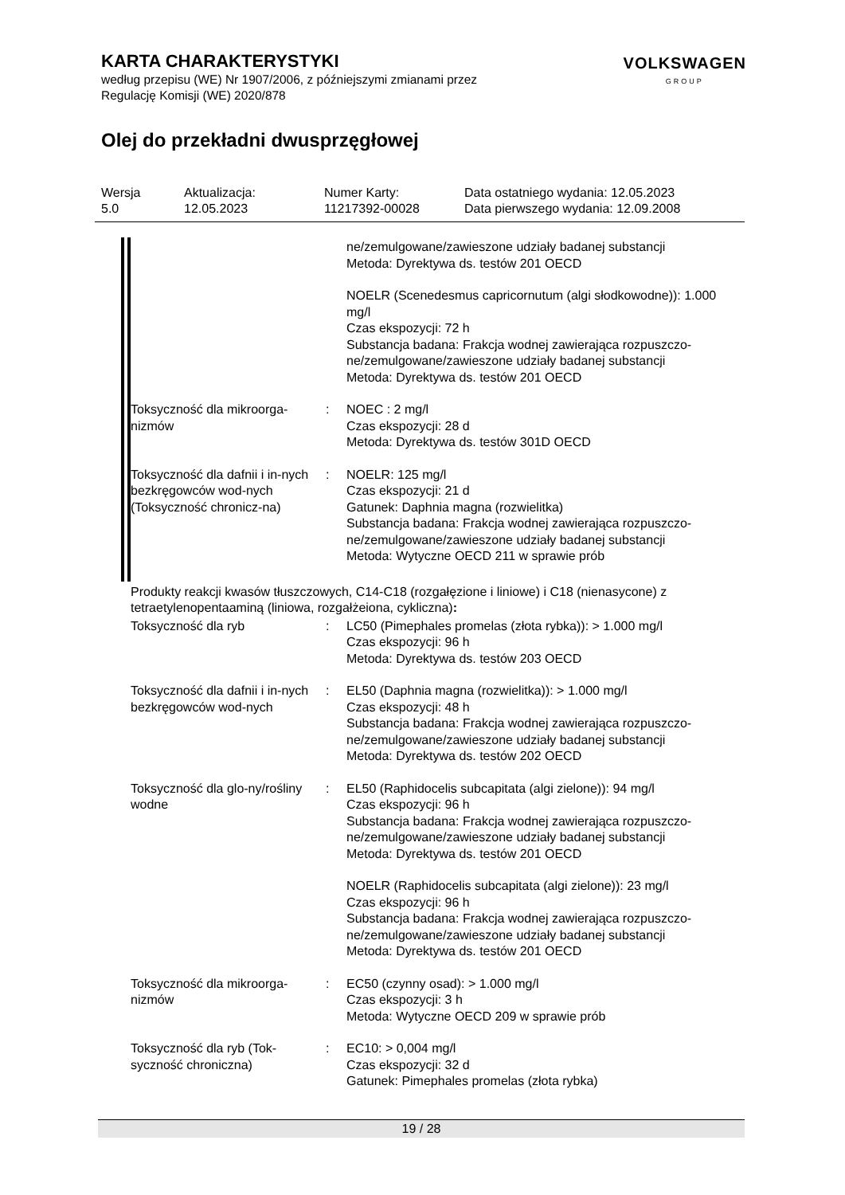KARTA CHARAKTERYSTYKI
według przepisu (WE) Nr 1907/2006, z późniejszymi zmianami przez
Regulację Komisji (WE) 2020/878
VOLKSWAGEN
GROUP
Olej do przekładni dwusprzęgłowej
| Wersja 5.0 | Aktualizacja: 12.05.2023 | Numer Karty: 11217392-00028 | Data ostatniego wydania: 12.05.2023 Data pierwszego wydania: 12.09.2008 |
| | | ne/zemulgowane/zawieszone udziały badanej substancji Metoda: Dyrektywa ds. testów 201 OECD |
| | | NOELR (Scenedesmus capricornutum (algi słodkowodne)): 1.000 mg/l Czas ekspozycji: 72 h Substancja badana: Frakcja wodnej zawierająca rozpuszczo-ne/zemulgowane/zawieszone udziały badanej substancji Metoda: Dyrektywa ds. testów 201 OECD |
| Toksyczność dla mikroorga-nizmów | : | NOEC : 2 mg/l Czas ekspozycji: 28 d Metoda: Dyrektywa ds. testów 301D OECD |
| Toksyczność dla dafnii i in-nych bezkręgowców wod-nych (Toksyczność chronicz-na) | : | NOELR: 125 mg/l Czas ekspozycji: 21 d Gatunek: Daphnia magna (rozwielitka) Substancja badana: Frakcja wodnej zawierająca rozpuszczo-ne/zemulgowane/zawieszone udziały badanej substancji Metoda: Wytyczne OECD 211 w sprawie prób |
Produkty reakcji kwasów tłuszczowych, C14-C18 (rozgałęzione i liniowe) i C18 (nienasycone) z tetraetylenopentaaminą (liniowa, rozgałżeiona, cykliczna):
| Toksyczność dla ryb | : | LC50 (Pimephales promelas (złota rybka)): > 1.000 mg/l Czas ekspozycji: 96 h Metoda: Dyrektywa ds. testów 203 OECD |
| Toksyczność dla dafnii i in-nych bezkręgowców wod-nych | : | EL50 (Daphnia magna (rozwielitka)): > 1.000 mg/l Czas ekspozycji: 48 h Substancja badana: Frakcja wodnej zawierająca rozpuszczo-ne/zemulgowane/zawieszone udziały badanej substancji Metoda: Dyrektywa ds. testów 202 OECD |
| Toksyczność dla glo-ny/rośliny wodne | : | EL50 (Raphidocelis subcapitata (algi zielone)): 94 mg/l Czas ekspozycji: 96 h Substancja badana: Frakcja wodnej zawierająca rozpuszczo-ne/zemulgowane/zawieszone udziały badanej substancji Metoda: Dyrektywa ds. testów 201 OECD |
| | | NOELR (Raphidocelis subcapitata (algi zielone)): 23 mg/l Czas ekspozycji: 96 h Substancja badana: Frakcja wodnej zawierająca rozpuszczo-ne/zemulgowane/zawieszone udziały badanej substancji Metoda: Dyrektywa ds. testów 201 OECD |
| Toksyczność dla mikroorga-nizmów | : | EC50 (czynny osad): > 1.000 mg/l Czas ekspozycji: 3 h Metoda: Wytyczne OECD 209 w sprawie prób |
| Toksyczność dla ryb (Tok-syczność chroniczna) | : | EC10: > 0,004 mg/l Czas ekspozycji: 32 d Gatunek: Pimephales promelas (złota rybka) |
19 / 28